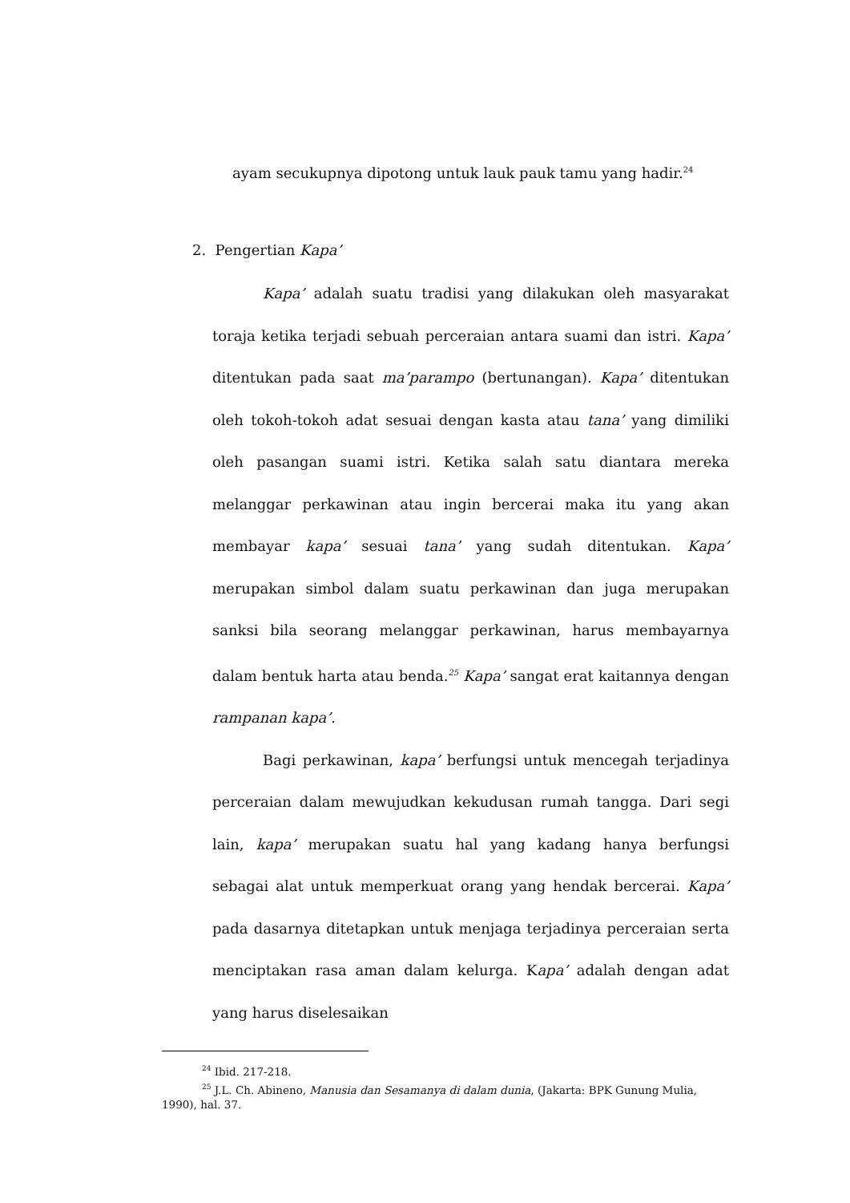ayam secukupnya dipotong untuk lauk pauk tamu yang hadir.<sup>24</sup>
2. Pengertian Kapa’
Kapa’ adalah suatu tradisi yang dilakukan oleh masyarakat toraja ketika terjadi sebuah perceraian antara suami dan istri. Kapa’ ditentukan pada saat ma’parampo (bertunangan). Kapa’ ditentukan oleh tokoh-tokoh adat sesuai dengan kasta atau tana’ yang dimiliki oleh pasangan suami istri. Ketika salah satu diantara mereka melanggar perkawinan atau ingin bercerai maka itu yang akan membayar kapa’ sesuai tana’ yang sudah ditentukan. Kapa’ merupakan simbol dalam suatu perkawinan dan juga merupakan sanksi bila seorang melanggar perkawinan, harus membayarnya dalam bentuk harta atau benda.<sup>25</sup> Kapa’ sangat erat kaitannya dengan rampanan kapa’.
Bagi perkawinan, kapa’ berfungsi untuk mencegah terjadinya perceraian dalam mewujudkan kekudusan rumah tangga. Dari segi lain, kapa’ merupakan suatu hal yang kadang hanya berfungsi sebagai alat untuk memperkuat orang yang hendak bercerai. Kapa’ pada dasarnya ditetapkan untuk menjaga terjadinya perceraian serta menciptakan rasa aman dalam kelurga. Kapa’ adalah dengan adat yang harus diselesaikan
<sup>24</sup> Ibid. 217-218.
<sup>25</sup> J.L. Ch. Abineno, Manusia dan Sesamanya di dalam dunia, (Jakarta: BPK Gunung Mulia, 1990), hal. 37.